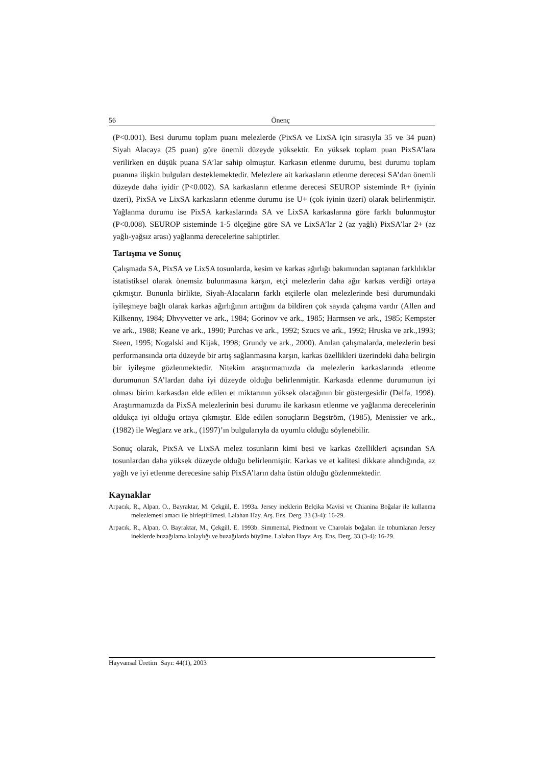56 Önenç
(P<0.001). Besi durumu toplam puanı melezlerde (PixSA ve LixSA için sırasıyla 35 ve 34 puan) Siyah Alacaya (25 puan) göre önemli düzeyde yüksektir. En yüksek toplam puan PixSA’lara verilirken en düşük puana SA’lar sahip olmuştur. Karkasın etlenme durumu, besi durumu toplam puanına ilişkin bulguları desteklemektedir. Melezlere ait karkasların etlenme derecesi SA’dan önemli düzeyde daha iyidir (P<0.002). SA karkasların etlenme derecesi SEUROP sisteminde R+ (iyinin üzeri), PixSA ve LixSA karkasların etlenme durumu ise U+ (çok iyinin üzeri) olarak belirlenmiştir. Yağlanma durumu ise PixSA karkaslarında SA ve LixSA karkaslarına göre farklı bulunmuştur (P<0.008). SEUROP sisteminde 1-5 ölçeğine göre SA ve LixSA’lar 2 (az yağlı) PixSA’lar 2+ (az yağlı-yağsız arası) yağlanma derecelerine sahiptirler.
Tartışma ve Sonuç
Çalışmada SA, PixSA ve LixSA tosunlarda, kesim ve karkas ağırlığı bakımından saptanan farklılıklar istatistiksel olarak önemsiz bulunmasına karşın, etçi melezlerin daha ağır karkas verdiği ortaya çıkmıştır. Bununla birlikte, Siyah-Alacaların farklı etçilerle olan melezlerinde besi durumundaki iyileşmeye bağlı olarak karkas ağırlığının arttığını da bildiren çok sayıda çalışma vardır (Allen and Kilkenny, 1984; Dhvyvetter ve ark., 1984; Gorinov ve ark., 1985; Harmsen ve ark., 1985; Kempster ve ark., 1988; Keane ve ark., 1990; Purchas ve ark., 1992; Szucs ve ark., 1992; Hruska ve ark.,1993; Steen, 1995; Nogalski and Kijak, 1998; Grundy ve ark., 2000). Anılan çalışmalarda, melezlerin besi performansında orta düzeyde bir artış sağlanmasına karşın, karkas özellikleri üzerindeki daha belirgin bir iyileşme gözlenmektedir. Nitekim araştırmamızda da melezlerin karkaslarında etlenme durumunun SA’lardan daha iyi düzeyde olduğu belirlenmiştir. Karkasda etlenme durumunun iyi olması birim karkasdan elde edilen et miktarının yüksek olacağının bir göstergesidir (Delfa, 1998). Araştırmamızda da PixSA melezlerinin besi durumu ile karkasın etlenme ve yağlanma derecelerinin oldukça iyi olduğu ortaya çıkmıştır. Elde edilen sonuçların Begström, (1985), Menissier ve ark., (1982) ile Weglarz ve ark., (1997)’ın bulgularıyla da uyumlu olduğu söylenebilir.
Sonuç olarak, PixSA ve LixSA melez tosunların kimi besi ve karkas özellikleri açısından SA tosunlardan daha yüksek düzeyde olduğu belirlenmiştir. Karkas ve et kalitesi dikkate alındığında, az yağlı ve iyi etlenme derecesine sahip PixSA’ların daha üstün olduğu gözlenmektedir.
Kaynaklar
Arpacık, R., Alpan, O., Bayraktar, M. Çekgül, E. 1993a. Jersey ineklerin Belçika Mavisi ve Chianina Boğalar ile kullanma melezlemesi amacı ile birleştirilmesi. Lalahan Hay. Arş. Ens. Derg. 33 (3-4): 16-29.
Arpacık, R., Alpan, O. Bayraktar, M., Çekgül, E. 1993b. Simmental, Piedmont ve Charolais boğaları ile tohumlanan Jersey ineklerde buzağılama kolaylığı ve buzağılarda büyüme. Lalahan Hayv. Arş. Ens. Derg. 33 (3-4): 16-29.
Hayvansal Üretim Sayı: 44(1), 2003